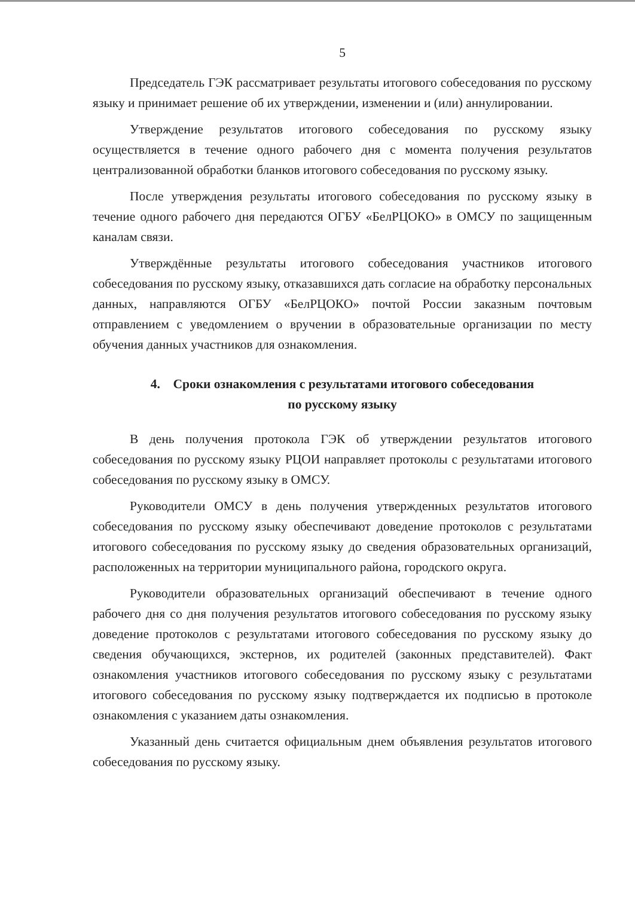5
Председатель ГЭК рассматривает результаты итогового собеседования по русскому языку и принимает решение об их утверждении, изменении и (или) аннулировании.
Утверждение результатов итогового собеседования по русскому языку осуществляется в течение одного рабочего дня с момента получения результатов централизованной обработки бланков итогового собеседования по русскому языку.
После утверждения результаты итогового собеседования по русскому языку в течение одного рабочего дня передаются ОГБУ «БелРЦОКО» в ОМСУ по защищенным каналам связи.
Утверждённые результаты итогового собеседования участников итогового собеседования по русскому языку, отказавшихся дать согласие на обработку персональных данных, направляются ОГБУ «БелРЦОКО» почтой России заказным почтовым отправлением с уведомлением о вручении в образовательные организации по месту обучения данных участников для ознакомления.
4. Сроки ознакомления с результатами итогового собеседования
по русскому языку
В день получения протокола ГЭК об утверждении результатов итогового собеседования по русскому языку РЦОИ направляет протоколы с результатами итогового собеседования по русскому языку в ОМСУ.
Руководители ОМСУ в день получения утвержденных результатов итогового собеседования по русскому языку обеспечивают доведение протоколов с результатами итогового собеседования по русскому языку до сведения образовательных организаций, расположенных на территории муниципального района, городского округа.
Руководители образовательных организаций обеспечивают в течение одного рабочего дня со дня получения результатов итогового собеседования по русскому языку доведение протоколов с результатами итогового собеседования по русскому языку до сведения обучающихся, экстернов, их родителей (законных представителей). Факт ознакомления участников итогового собеседования по русскому языку с результатами итогового собеседования по русскому языку подтверждается их подписью в протоколе ознакомления с указанием даты ознакомления.
Указанный день считается официальным днем объявления результатов итогового собеседования по русскому языку.